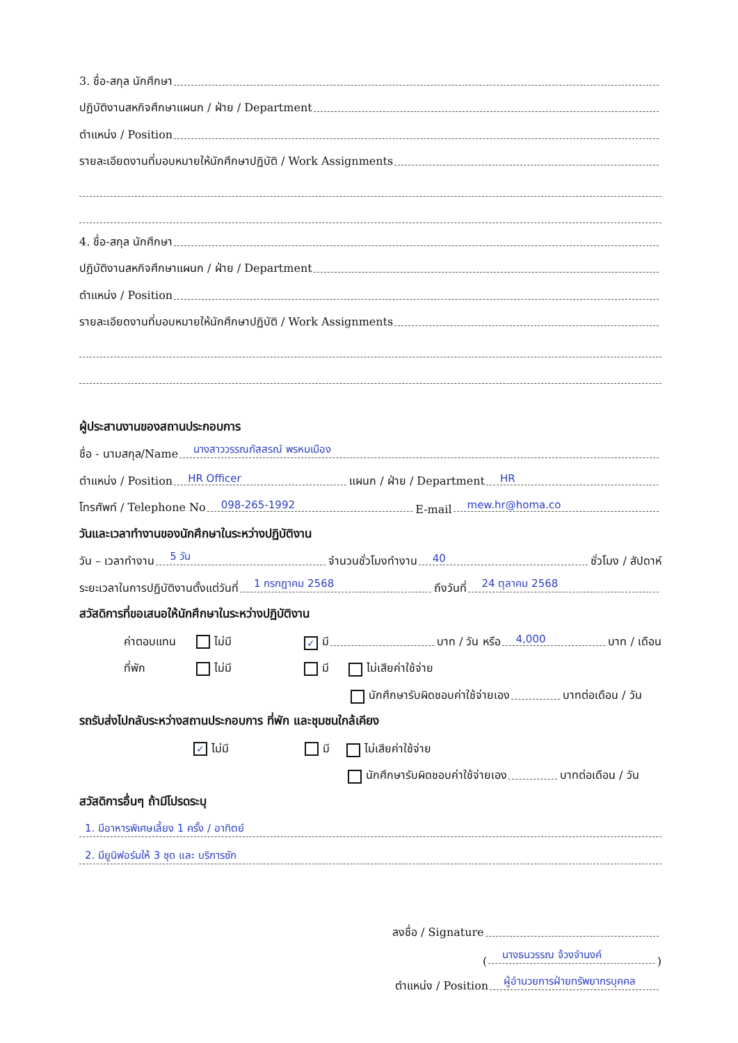3. ชื่อ-สกุล นักศึกษา
ปฏิบัติงานสหกิจศึกษาแผนก / ฝ่าย / Department
ตำแหน่ง / Position
รายละเอียดงานที่มอบหมายให้นักศึกษาปฏิบัติ / Work Assignments
4. ชื่อ-สกุล นักศึกษา
ปฏิบัติงานสหกิจศึกษาแผนก / ฝ่าย / Department
ตำแหน่ง / Position
รายละเอียดงานที่มอบหมายให้นักศึกษาปฏิบัติ / Work Assignments
ผู้ประสานงานของสถานประกอบการ
ชื่อ - นามสกุล/Name นางสาววรรณภัสสรณ์ พรหมเมือง
ตำแหน่ง / Position HR Officer แผนก / ฝ่าย / Department HR
โทรศัพท์ / Telephone No 098-265-1992 E-mail mew.hr@homa.co
วันและเวลาทำงานของนักศึกษาในระหว่างปฏิบัติงาน
วัน – เวลาทำงาน 5 วัน จำนวนชั่วโมงทำงาน 40 ชั่วโมง / สัปดาห์
ระยะเวลาในการปฏิบัติงานตั้งแต่วันที่ 1 กรกฎาคม 2568 ถึงวันที่ 24 ตุลาคม 2568
สวัสดิการที่ขอเสนอให้นักศึกษาในระหว่างปฏิบัติงาน
ค่าตอบแทน ไม่มี ✓ มี บาท / วัน หรือ 4,000 บาท / เดือน
ที่พัก ไม่มี มี ไม่เสียค่าใช้จ่าย
นักศึกษารับผิดชอบค่าใช้จ่ายเอง บาทต่อเดือน / วัน
รถรับส่งไปกลับระหว่างสถานประกอบการ ที่พัก และชุมชนใกล้เคียง
✓ ไม่มี มี ไม่เสียค่าใช้จ่าย
นักศึกษารับผิดชอบค่าใช้จ่ายเอง บาทต่อเดือน / วัน
สวัสดิการอื่นๆ ถ้ามีโปรดระบุ
1. มีอาหารพิเศษเลี้ยง 1 ครั้ง / อาทิตย์
2. มียูนิฟอร์มให้ 3 ชุด และ บริการซัก
ลงชื่อ / Signature
(นางธนวรรณ จ้วงจำนงค์)
ตำแหน่ง / Position ผู้อำนวยการฝ่ายทรัพยากรบุคคล